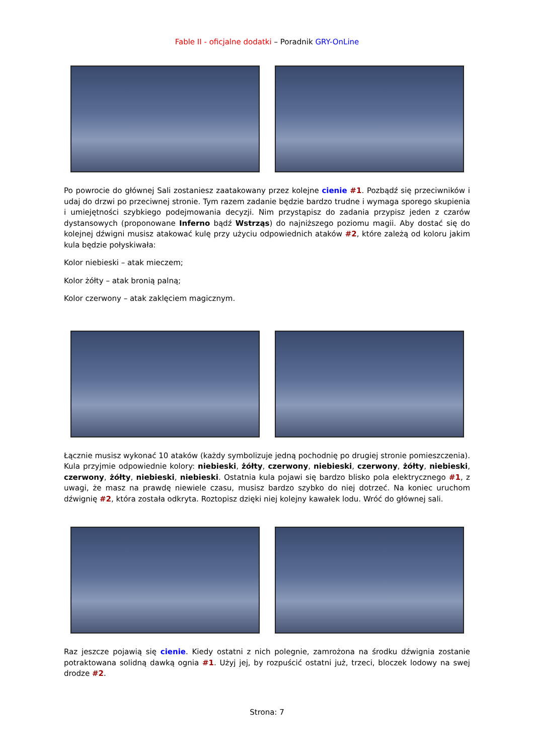Fable II - oficjalne dodatki – Poradnik GRY-OnLine
Po powrocie do głównej Sali zostaniesz zaatakowany przez kolejne cienie #1. Pozbądź się przeciwników i udaj do drzwi po przeciwnej stronie. Tym razem zadanie będzie bardzo trudne i wymaga sporego skupienia i umiejętności szybkiego podejmowania decyzji. Nim przystąpisz do zadania przypisz jeden z czarów dystansowych (proponowane Inferno bądź Wstrząs) do najniższego poziomu magii. Aby dostać się do kolejnej dźwigni musisz atakować kulę przy użyciu odpowiednich ataków #2, które zależą od koloru jakim kula będzie połyskiwała:
Kolor niebieski – atak mieczem;
Kolor żółty – atak bronią palną;
Kolor czerwony – atak zaklęciem magicznym.
Łącznie musisz wykonać 10 ataków (każdy symbolizuje jedną pochodnię po drugiej stronie pomieszczenia). Kula przyjmie odpowiednie kolory: niebieski, żółty, czerwony, niebieski, czerwony, żółty, niebieski, czerwony, żółty, niebieski, niebieski. Ostatnia kula pojawi się bardzo blisko pola elektrycznego #1, z uwagi, że masz na prawdę niewiele czasu, musisz bardzo szybko do niej dotrzeć. Na koniec uruchom dźwignię #2, która została odkryta. Roztopisz dzięki niej kolejny kawałek lodu. Wróć do głównej sali.
Raz jeszcze pojawią się cienie. Kiedy ostatni z nich polegnie, zamrożona na środku dźwignia zostanie potraktowana solidną dawką ognia #1. Użyj jej, by rozpuścić ostatni już, trzeci, bloczek lodowy na swej drodze #2.
Strona: 7